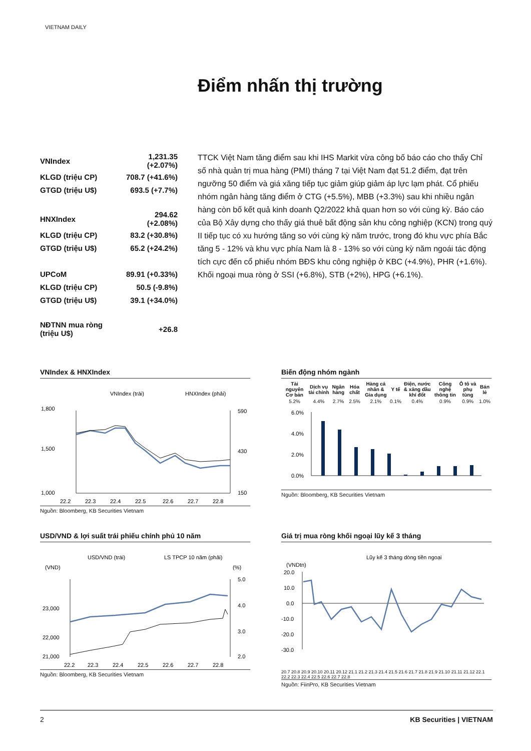VIETNAM DAILY
Điểm nhấn thị trường
| VNIndex | 1,231.35 (+2.07%) |
| KLGD (triệu CP) | 708.7 (+41.6%) |
| GTGD (triệu U$) | 693.5 (+7.7%) |
| HNXIndex | 294.62 (+2.08%) |
| KLGD (triệu CP) | 83.2 (+30.8%) |
| GTGD (triệu U$) | 65.2 (+24.2%) |
| UPCoM | 89.91 (+0.33%) |
| KLGD (triệu CP) | 50.5 (-9.8%) |
| GTGD (triệu U$) | 39.1 (+34.0%) |
| NĐTNN mua ròng (triệu U$) | +26.8 |
TTCK Việt Nam tăng điểm sau khi IHS Markit vừa công bố báo cáo cho thấy Chỉ số nhà quản trị mua hàng (PMI) tháng 7 tại Việt Nam đạt 51.2 điểm, đạt trên ngưỡng 50 điểm và giá xăng tiếp tục giảm giúp giảm áp lực lạm phát. Cổ phiếu nhóm ngân hàng tăng điểm ở CTG (+5.5%), MBB (+3.3%) sau khi nhiều ngân hàng còn bố kết quả kinh doanh Q2/2022 khả quan hơn so với cùng kỳ. Báo cáo của Bộ Xây dựng cho thấy giá thuê bất động sản khu công nghiệp (KCN) trong quý II tiếp tục có xu hướng tăng so với cùng kỳ năm trước, trong đó khu vực phía Bắc tăng 5 - 12% và khu vực phía Nam là 8 - 13% so với cùng kỳ năm ngoái tác động tích cực đến cổ phiếu nhóm BĐS khu công nghiệp ở KBC (+4.9%), PHR (+1.6%). Khối ngoại mua ròng ở SSI (+6.8%), STB (+2%), HPG (+6.1%).
VNIndex & HNXIndex
VNIndex (trái)
HNXIndex (phải)
1,800
1,500
1,000
590
430
150
22.2
22.3
22.4
22.5
22.6
22.7
22.8
Nguồn: Bloomberg, KB Securities Vietnam
Biến động nhóm ngành
| Tài nguyên Cơ bản | Dịch vụ tài chính | Ngân hàng | Hóa chất | Hàng cá nhân & Gia dụng | Y tế | Điện, nước & xăng dầu khí đốt | Công nghệ thông tin | Ô tô và phụ tùng | Bán lẻ |
| --- | --- | --- | --- | --- | --- | --- | --- | --- | --- |
| 5.2% | 4.4% | 2.7% | 2.5% | 2.1% | 0.1% | 0.4% | 0.9% | 0.9% | 1.0% |
6.0%
4.0%
2.0%
0.0%
Nguồn: Bloomberg, KB Securities Vietnam
USD/VND & lợi suất trái phiếu chính phủ 10 năm
USD/VND (trái)
LS TPCP 10 năm (phải)
(VND)
(%)
23,000
22,000
21,000
5.0
4.0
3.0
2.0
22.2
22.3
22.4
22.5
22.6
22.7
22.8
Nguồn: Bloomberg, KB Securities Vietnam
Giá trị mua ròng khối ngoại lũy kế 3 tháng
Lũy kế 3 tháng dòng tiền ngoại
(VNDtn)
20.0
10.0
0.0
-10.0
-20.0
-30.0
20.7 20.8 20.9 20.10 20.11 20.12 21.1 21.2 21.3 21.4 21.5 21.6 21.7 21.8 21.9 21.10 21.11 21.12 22.1 22.2 22.3 22.4 22.5 22.6 22.7 22.8
Nguồn: FiinPro, KB Securities Vietnam
2 KB Securities | VIETNAM